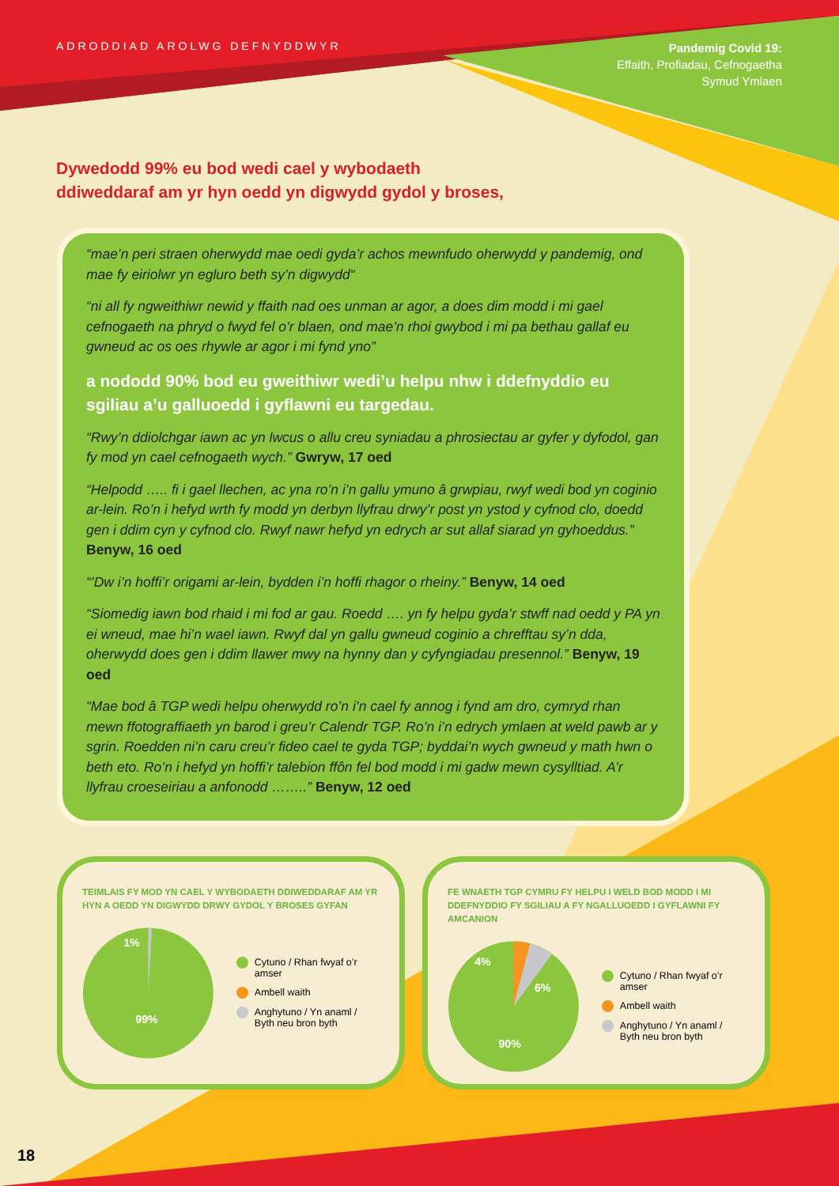ADRODDIAD AROLWG DEFNYDDWYR
Pandemig Covid 19:
Effaith, Profiadau, Cefnogaetha
Symud Ymlaen
Dywedodd 99% eu bod wedi cael y wybodaeth
ddiweddaraf am yr hyn oedd yn digwydd gydol y broses,
“mae’n peri straen oherwydd mae oedi gyda’r achos mewnfudo oherwydd y pandemig, ond mae fy eiriolwr yn egluro beth sy’n digwydd“
“ni all fy ngweithiwr newid y ffaith nad oes unman ar agor, a does dim modd i mi gael cefnogaeth na phryd o fwyd fel o’r blaen, ond mae’n rhoi gwybod i mi pa bethau gallaf eu gwneud ac os oes rhywle ar agor i mi fynd yno”
a nododd 90% bod eu gweithiwr wedi’u helpu nhw i ddefnyddio eu sgiliau a’u galluoedd i gyflawni eu targedau.
“Rwy’n ddiolchgar iawn ac yn lwcus o allu creu syniadau a phrosiectau ar gyfer y dyfodol, gan fy mod yn cael cefnogaeth wych.” Gwryw, 17 oed
“Helpodd ….. fi i gael llechen, ac yna ro’n i’n gallu ymuno â grwpiau, rwyf wedi bod yn coginio ar-lein. Ro’n i hefyd wrth fy modd yn derbyn llyfrau drwy’r post yn ystod y cyfnod clo, doedd gen i ddim cyn y cyfnod clo. Rwyf nawr hefyd yn edrych ar sut allaf siarad yn gyhoeddus.” Benyw, 16 oed
“’Dw i’n hoffi’r origami ar-lein, bydden i’n hoffi rhagor o rheiny.” Benyw, 14 oed
“Siomedig iawn bod rhaid i mi fod ar gau. Roedd …. yn fy helpu gyda’r stwff nad oedd y PA yn ei wneud, mae hi’n wael iawn. Rwyf dal yn gallu gwneud coginio a chrefftau sy’n dda, oherwydd does gen i ddim llawer mwy na hynny dan y cyfyngiadau presennol.” Benyw, 19 oed
“Mae bod â TGP wedi helpu oherwydd ro’n i’n cael fy annog i fynd am dro, cymryd rhan mewn ffotograffiaeth yn barod i greu’r Calendr TGP. Ro’n i’n edrych ymlaen at weld pawb ar y sgrin. Roedden ni’n caru creu’r fideo cael te gyda TGP; byddai’n wych gwneud y math hwn o beth eto. Ro’n i hefyd yn hoffi’r talebion ffôn fel bod modd i mi gadw mewn cysylltiad. A’r llyfrau croeseiriau a anfonodd ……..” Benyw, 12 oed
TEIMLAIS FY MOD YN CAEL Y WYBODAETH DDIWEDDARAF AM YR HYN A OEDD YN DIGWYDD DRWY GYDOL Y BROSES GYFAN
1%
99%
Cytuno / Rhan fwyaf o’r amser
Ambell waith
Anghytuno / Yn anaml /
Byth neu bron byth
FE WNAETH TGP CYMRU FY HELPU I WELD BOD MODD I MI DDEFNYDDIO FY SGILIAU A FY NGALLUOEDD I GYFLAWNI FY AMCANION
4%
6%
90%
Cytuno / Rhan fwyaf o’r amser
Ambell waith
Anghytuno / Yn anaml /
Byth neu bron byth
18